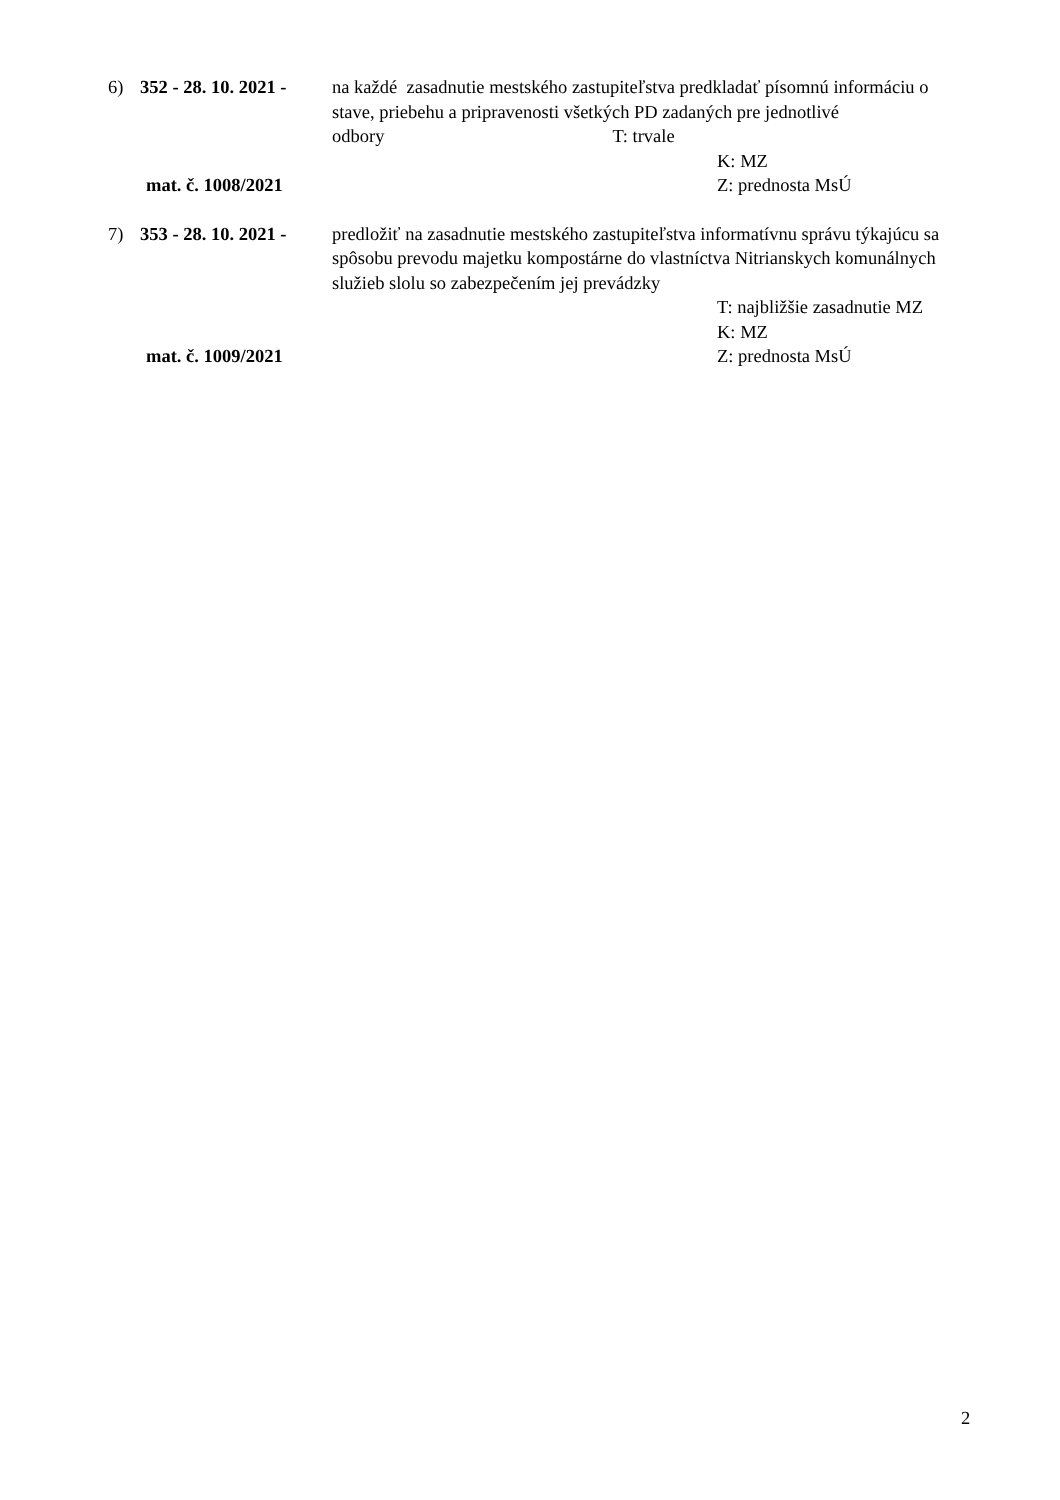6) 352 - 28. 10. 2021 -
na každé zasadnutie mestského zastupiteľstva predkladať písomnú informáciu o stave, priebehu a pripravenosti všetkých PD zadaných pre jednotlivé odbory T: trvale
K: MZ
mat. č. 1008/2021 Z: prednosta MsÚ
7) 353 - 28. 10. 2021 -
predložiť na zasadnutie mestského zastupiteľstva informatívnu správu týkajúcu sa spôsobu prevodu majetku kompostárne do vlastníctva Nitrianskych komunálnych služieb slolu so zabezpečením jej prevádzky
T: najbližšie zasadnutie MZ
K: MZ
mat. č. 1009/2021 Z: prednosta MsÚ
2